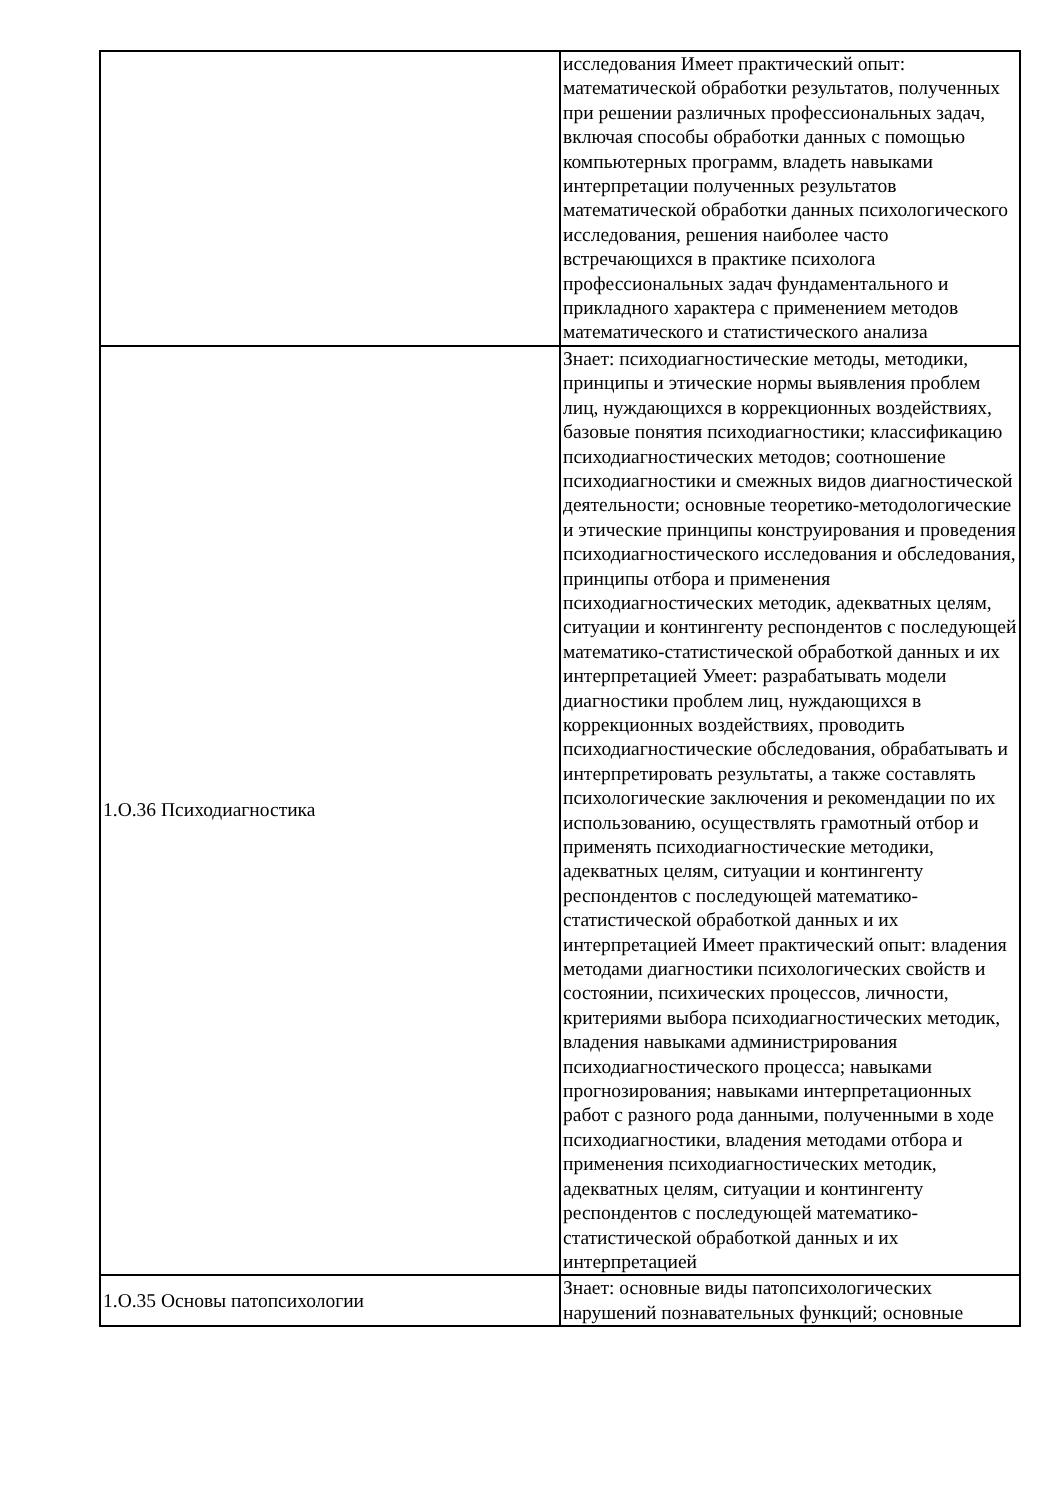| | исследования Имеет практический опыт: математической обработки результатов, полученных при решении различных профессиональных задач, включая способы обработки данных с помощью компьютерных программ, владеть навыками интерпретации полученных результатов математической обработки данных психологического исследования, решения наиболее часто встречающихся в практике психолога профессиональных задач фундаментального и прикладного характера с применением методов математического и статистического анализа |
| 1.О.36 Психодиагностика | Знает: психодиагностические методы, методики, принципы и этические нормы выявления проблем лиц, нуждающихся в коррекционных воздействиях, базовые понятия психодиагностики; классификацию психодиагностических методов; соотношение психодиагностики и смежных видов диагностической деятельности; основные теоретико-методологические и этические принципы конструирования и проведения психодиагностического исследования и обследования, принципы отбора и применения психодиагностических методик, адекватных целям, ситуации и контингенту респондентов с последующей математико-статистической обработкой данных и их интерпретацией Умеет: разрабатывать модели диагностики проблем лиц, нуждающихся в коррекционных воздействиях, проводить психодиагностические обследования, обрабатывать и интерпретировать результаты, а также составлять психологические заключения и рекомендации по их использованию, осуществлять грамотный отбор и применять психодиагностические методики, адекватных целям, ситуации и контингенту респондентов с последующей математико-статистической обработкой данных и их интерпретацией Имеет практический опыт: владения методами диагностики психологических свойств и состоянии, психических процессов, личности, критериями выбора психодиагностических методик, владения навыками администрирования психодиагностического процесса; навыками прогнозирования; навыками интерпретационных работ с разного рода данными, полученными в ходе психодиагностики, владения методами отбора и применения психодиагностических методик, адекватных целям, ситуации и контингенту респондентов с последующей математико-статистической обработкой данных и их интерпретацией |
| 1.О.35 Основы патопсихологии | Знает: основные виды патопсихологических нарушений познавательных функций; основные |